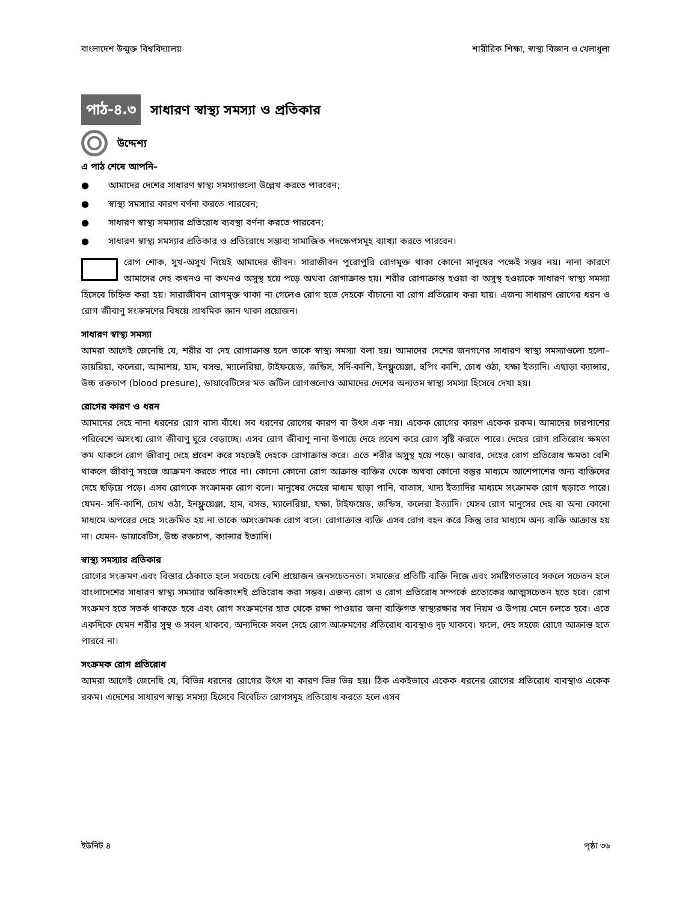বাংলাদেশ উন্মুক্ত বিশ্ববিদ্যালয় শারীরিক শিক্ষা, স্বাস্থ্য বিজ্ঞান ও খেলাধুলা
পাঠ-৪.৩
সাধারণ স্বাস্থ্য সমস্যা ও প্রতিকার
উদ্দেশ্য
এ পাঠ শেষে আপনি–
● আমাদের দেশের সাধারণ স্বাস্থ্য সমস্যাগুলো উল্লেখ করতে পারবেন;
● স্বাস্থ্য সমস্যার কারণ বর্ণনা করতে পারবেন;
● সাধারণ স্বাস্থ্য সমস্যার প্রতিরোধ ব্যবস্থা বর্ণনা করতে পারবেন;
● সাধারণ স্বাস্থ্য সমস্যার প্রতিকার ও প্রতিরোধে সম্ভাব্য সামাজিক পদক্ষেপসমূহ ব্যাখ্যা করতে পারবেন।
রোগ শোক, সুখ-অসুখ নিয়েই আমাদের জীবন। সারাজীবন পুরোপুরি রোগমুক্ত থাকা কোনো মানুষের পক্ষেই সম্ভব নয়। নানা কারণে আমাদের দেহ কখনও না কখনও অসুস্থ হয়ে পড়ে অথবা রোগাক্রান্ত হয়। শরীর রোগাক্রান্ত হওয়া বা অসুস্থ হওয়াকে সাধারণ স্বাস্থ্য সমস্যা হিসেবে চিহ্নিত করা হয়। সারাজীবন রোগমুক্ত থাকা না গেলেও রোগ হতে দেহকে বাঁচানো বা রোগ প্রতিরোধ করা যায়। এজন্য সাধারণ রোগের ধরন ও রোগ জীবাণু সংক্রমণের বিষয়ে প্রাথমিক জ্ঞান থাকা প্রয়োজন।
সাধারণ স্বাস্থ্য সমস্যা
আমরা আগেই জেনেছি যে, শরীর বা দেহ রোগাক্রান্ত হলে তাকে স্বাস্থ্য সমস্যা বলা হয়। আমাদের দেশের জনগণের সাধারণ স্বাস্থ্য সমস্যাগুলো হলো– ডায়রিয়া, কলেরা, আমাশয়, হাম, বসন্ত, ম্যালেরিয়া, টাইফয়েড, জন্ডিস, সর্দি-কাশি, ইনফ্লুয়েঞ্জা, হুপিং কাশি, চোখ ওঠা, যক্ষা ইত্যাদি। এছাড়া ক্যান্সার, উচ্চ রক্তচাপ (blood presure), ডায়াবেটিসের মত জটিল রোগগুলোও আমাদের দেশের অন্যতম স্বাস্থ্য সমস্যা হিসেবে দেখা হয়।
রোগের কারণ ও ধরন
আমাদের দেহে নানা ধরনের রোগ বাসা বাঁধে। সব ধরনের রোগের কারণ বা উৎস এক নয়। একেক রোগের কারণ একেক রকম। আমাদের চারপাশের পরিবেশে অসংখ্য রোগ জীবাণু ঘুরে বেড়াচ্ছে। এসব রোগ জীবাণু নানা উপায়ে দেহে প্রবেশ করে রোগ সৃষ্টি করতে পারে। দেহের রোগ প্রতিরোধ ক্ষমতা কম থাকলে রোগ জীবাণু দেহে প্রবেশ করে সহজেই দেহকে রোগাক্রান্ত করে। এতে শরীর অসুস্থ হয়ে পড়ে। আবার, দেহের রোগ প্রতিরোধ ক্ষমতা বেশি থাকলে জীবাণু সহজে আক্রমণ করতে পারে না। কোনো কোনো রোগ আক্রান্ত ব্যক্তির থেকে অথবা কোনো বস্তুর মাধ্যমে আশেপাশের অন্য ব্যক্তিদের দেহে ছড়িয়ে পড়ে। এসব রোগকে সংক্রামক রোগ বলে। মানুষের দেহের মাধ্যম ছাড়া পানি, বাতাস, খাদ্য ইত্যাদির মাধ্যমে সংক্রামক রোগ ছড়াতে পারে। যেমন- সর্দি-কাশি, চোখ ওঠা, ইনফ্লুয়েঞ্জা, হাম, বসন্ত, ম্যালেরিয়া, যক্ষা, টাইফয়েড, জন্ডিস, কলেরা ইত্যাদি। যেসব রোগ মানুসের দেহ বা অন্য কোনো মাধ্যমে অপরের দেহে সংক্রমিত হয় না তাকে অসংক্রামক রোগ বলে। রোগাক্রান্ত ব্যক্তি এসব রোগ বহন করে কিন্তু তার মাধ্যমে অন্য ব্যক্তি আক্রান্ত হয় না। যেমন- ডায়াবেটিস, উচ্চ রক্তচাপ, ক্যান্সার ইত্যাদি।
স্বাস্থ্য সমস্যার প্রতিকার
রোগের সংক্রমণ এবং বিস্তার ঠেকাতে হলে সবচেয়ে বেশি প্রয়োজন জনসচেতনতা। সমাজের প্রতিটি ব্যক্তি নিজে এবং সমষ্টিগতভাবে সকলে সচেতন হলে বাংলাদেশের সাধারণ স্বাস্থ্য সমস্যার অধিকাংশই প্রতিরোধ করা সম্ভব। এজন্য রোগ ও রোগ প্রতিরোধ সম্পর্কে প্রত্যেকের আত্মসচেতন হতে হবে। রোগ সংক্রমণ হতে সতর্ক থাকতে হবে এবং রোগ সংক্রমণের হাত থেকে রক্ষা পাওয়ার জন্য ব্যক্তিগত স্বাস্থ্যরক্ষার সব নিয়ম ও উপায় মেনে চলতে হবে। এতে একদিকে যেমন শরীর সুস্থ ও সবল থাকবে, অন্যদিকে সবল দেহে রোগ আক্রমণের প্রতিরোধ ব্যবস্থাও দৃঢ় থাকবে। ফলে, দেহ সহজে রোগে আক্রান্ত হতে পারবে না।
সংক্রমক রোগ প্রতিরোধ
আমরা আগেই জেনেছি যে, বিভিন্ন ধরনের রোগের উৎস বা কারণ ভিন্ন ভিন্ন হয়। ঠিক একইভাবে একেক ধরনের রোগের প্রতিরোধ ব্যবস্থাও একেক রকম। এদেশের সাধারণ স্বাস্থ্য সমস্যা হিসেবে বিবেচিত রোগসমূহ প্রতিরোধ করতে হলে এসব
ইউনিট ৪ পৃষ্ঠা ৩৬